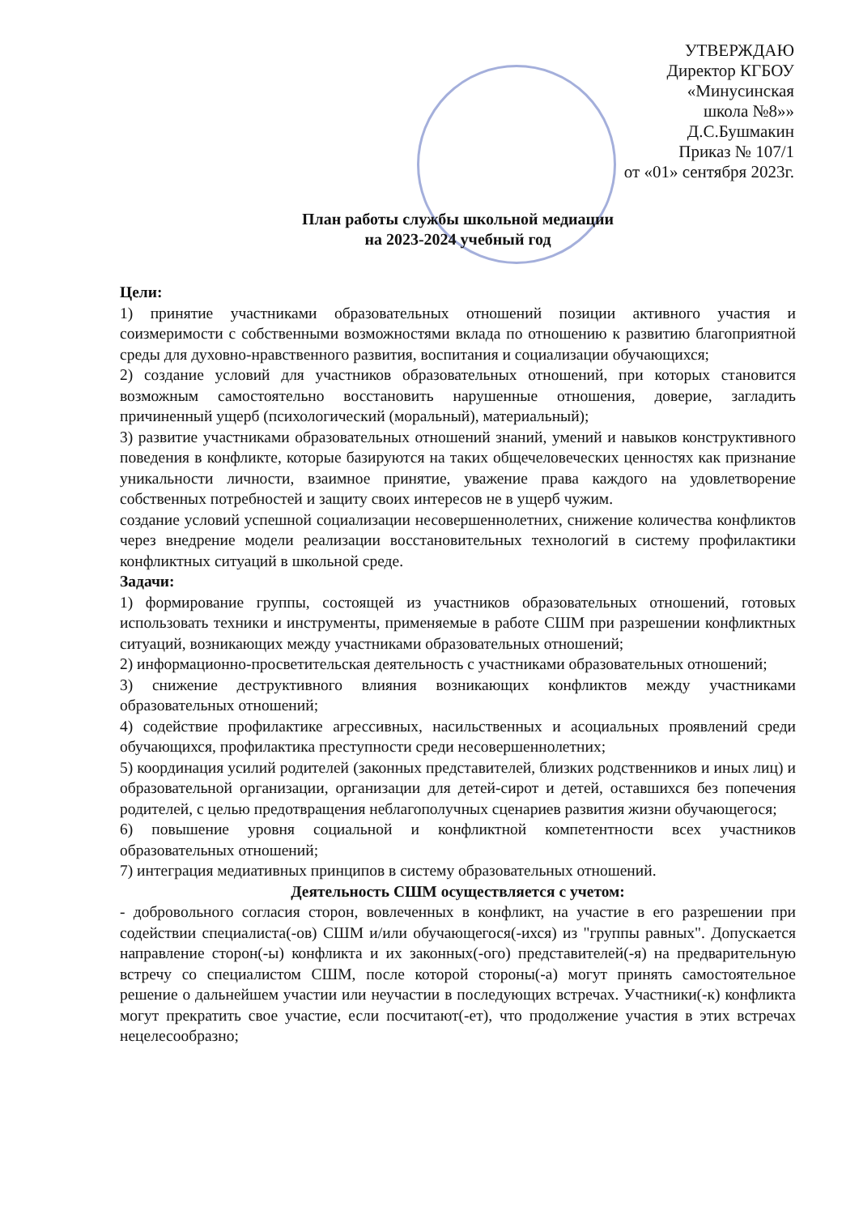УТВЕРЖДАЮ
Директор КГБОУ
«Минусинская
школа №8»»
Д.С.Бушмакин
Приказ № 107/1
от «01» сентября 2023г.
План работы службы школьной медиации
на 2023-2024 учебный год
Цели:
1) принятие участниками образовательных отношений позиции активного участия и соизмеримости с собственными возможностями вклада по отношению к развитию благоприятной среды для духовно-нравственного развития, воспитания и социализации обучающихся;
2) создание условий для участников образовательных отношений, при которых становится возможным самостоятельно восстановить нарушенные отношения, доверие, загладить причиненный ущерб (психологический (моральный), материальный);
3) развитие участниками образовательных отношений знаний, умений и навыков конструктивного поведения в конфликте, которые базируются на таких общечеловеческих ценностях как признание уникальности личности, взаимное принятие, уважение права каждого на удовлетворение собственных потребностей и защиту своих интересов не в ущерб чужим.
создание условий успешной социализации несовершеннолетних, снижение количества конфликтов через внедрение модели реализации восстановительных технологий в систему профилактики конфликтных ситуаций в школьной среде.
Задачи:
1) формирование группы, состоящей из участников образовательных отношений, готовых использовать техники и инструменты, применяемые в работе СШМ при разрешении конфликтных ситуаций, возникающих между участниками образовательных отношений;
2) информационно-просветительская деятельность с участниками образовательных отношений;
3) снижение деструктивного влияния возникающих конфликтов между участниками образовательных отношений;
4) содействие профилактике агрессивных, насильственных и асоциальных проявлений среди обучающихся, профилактика преступности среди несовершеннолетних;
5) координация усилий родителей (законных представителей, близких родственников и иных лиц) и образовательной организации, организации для детей-сирот и детей, оставшихся без попечения родителей, с целью предотвращения неблагополучных сценариев развития жизни обучающегося;
6) повышение уровня социальной и конфликтной компетентности всех участников образовательных отношений;
7) интеграция медиативных принципов в систему образовательных отношений.
Деятельность СШМ осуществляется с учетом:
- добровольного согласия сторон, вовлеченных в конфликт, на участие в его разрешении при содействии специалиста(-ов) СШМ и/или обучающегося(-ихся) из "группы равных". Допускается направление сторон(-ы) конфликта и их законных(-ого) представителей(-я) на предварительную встречу со специалистом СШМ, после которой стороны(-а) могут принять самостоятельное решение о дальнейшем участии или неучастии в последующих встречах. Участники(-к) конфликта могут прекратить свое участие, если посчитают(-ет), что продолжение участия в этих встречах нецелесообразно;